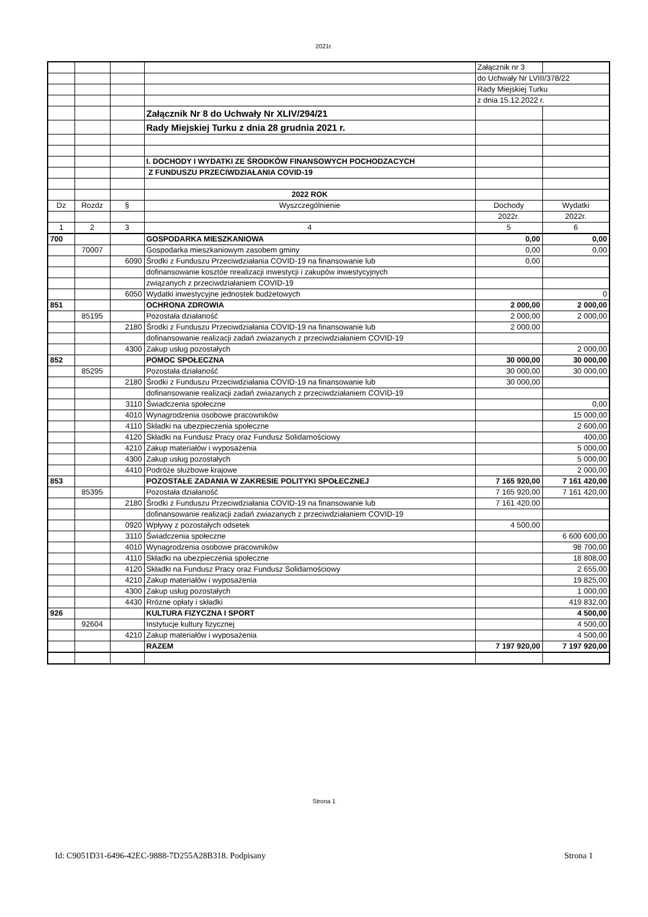2021r.
| | | | | Załącznik nr 3 | |
| | | | | do Uchwały Nr LVIII/378/22 | |
| | | | | Rady Miejskiej Turku | |
| | | | | z dnia 15.12.2022 r. | |
| | | | Załącznik Nr 8 do Uchwały Nr XLIV/294/21 | | |
| | | | Rady Miejskiej Turku z dnia 28 grudnia 2021 r. | | |
| | | | I. DOCHODY I WYDATKI ZE ŚRODKÓW FINANSOWYCH POCHODZACYCH | | |
| | | | Z FUNDUSZU PRZECIWDZIAŁANIA COVID-19 | | |
| | | | 2022 ROK | | |
| Dz | Rozdz | § | Wyszczególnienie | Dochody | Wydatki |
| | | | | 2022r. | 2022r. |
| 1 | 2 | 3 | 4 | 5 | 6 |
| 700 | | | GOSPODARKA MIESZKANIOWA | 0,00 | 0,00 |
| | 70007 | | Gospodarka mieszkaniowym zasobem gminy | 0,00 | 0,00 |
| | | 6090 | Środki z Funduszu Przeciwdziałania COVID-19 na finansowanie lub | 0,00 | |
| | | | dofinansowanie kosztóe nrealizacji inwestycji i zakupów inwestycyjnych | | |
| | | | związanych z przeciwdziałaniem COVID-19 | | |
| | | 6050 | Wydatki inwestycyjne jednostek budżetowych | | 0 |
| 851 | | | OCHRONA ZDROWIA | 2 000,00 | 2 000,00 |
| | 85195 | | Pozostała działaność | 2 000,00 | 2 000,00 |
| | | 2180 | Środki z Funduszu Przeciwdziałania COVID-19 na finansowanie lub | 2 000,00 | |
| | | | dofinansowanie realizacji zadań zwiazanych z przeciwdziałaniem COVID-19 | | |
| | | 4300 | Zakup usług pozostałych | | 2 000,00 |
| 852 | | | POMOC SPOŁECZNA | 30 000,00 | 30 000,00 |
| | 85295 | | Pozostała działaność | 30 000,00 | 30 000,00 |
| | | 2180 | Środki z Funduszu Przeciwdziałania COVID-19 na finansowanie lub | 30 000,00 | |
| | | | dofinansowanie realizacji zadań zwiazanych z przeciwdziałaniem COVID-19 | | |
| | | 3110 | Świadczenia społeczne | | 0,00 |
| | | 4010 | Wynagrodzenia osobowe pracowników | | 15 000,00 |
| | | 4110 | Składki na ubezpieczenia społeczne | | 2 600,00 |
| | | 4120 | Składki na Fundusz Pracy oraz Fundusz Solidarnościowy | | 400,00 |
| | | 4210 | Zakup materiałów i wyposażenia | | 5 000,00 |
| | | 4300 | Zakup usług pozostałych | | 5 000,00 |
| | | 4410 | Podróże służbowe krajowe | | 2 000,00 |
| 853 | | | POZOSTAŁE ZADANIA W ZAKRESIE POLITYKI SPOŁECZNEJ | 7 165 920,00 | 7 161 420,00 |
| | 85395 | | Pozostała działaność | 7 165 920,00 | 7 161 420,00 |
| | | 2180 | Środki z Funduszu Przeciwdziałania COVID-19 na finansowanie lub | 7 161 420,00 | |
| | | | dofinansowanie realizacji zadań zwiazanych z przeciwdziałaniem COVID-19 | | |
| | | 0920 | Wpływy z pozostałych odsetek | 4 500,00 | |
| | | 3110 | Świadczenia społeczne | | 6 600 600,00 |
| | | 4010 | Wynagrodzenia osobowe pracowników | | 98 700,00 |
| | | 4110 | Składki na ubezpieczenia społeczne | | 18 808,00 |
| | | 4120 | Składki na Fundusz Pracy oraz Fundusz Solidarnościowy | | 2 655,00 |
| | | 4210 | Zakup materiałów i wyposażenia | | 19 825,00 |
| | | 4300 | Zakup usług pozostałych | | 1 000,00 |
| | | 4430 | Rrózne opłaty i składki | | 419 832,00 |
| 926 | | | KULTURA FIZYCZNA I SPORT | | 4 500,00 |
| | 92604 | | Instytucje kultury fizycznej | | 4 500,00 |
| | | 4210 | Zakup materiałów i wyposażenia | | 4 500,00 |
| | | | RAZEM | 7 197 920,00 | 7 197 920,00 |
Strona 1
Id: C9051D31-6496-42EC-9888-7D255A28B318. Podpisany Strona 1